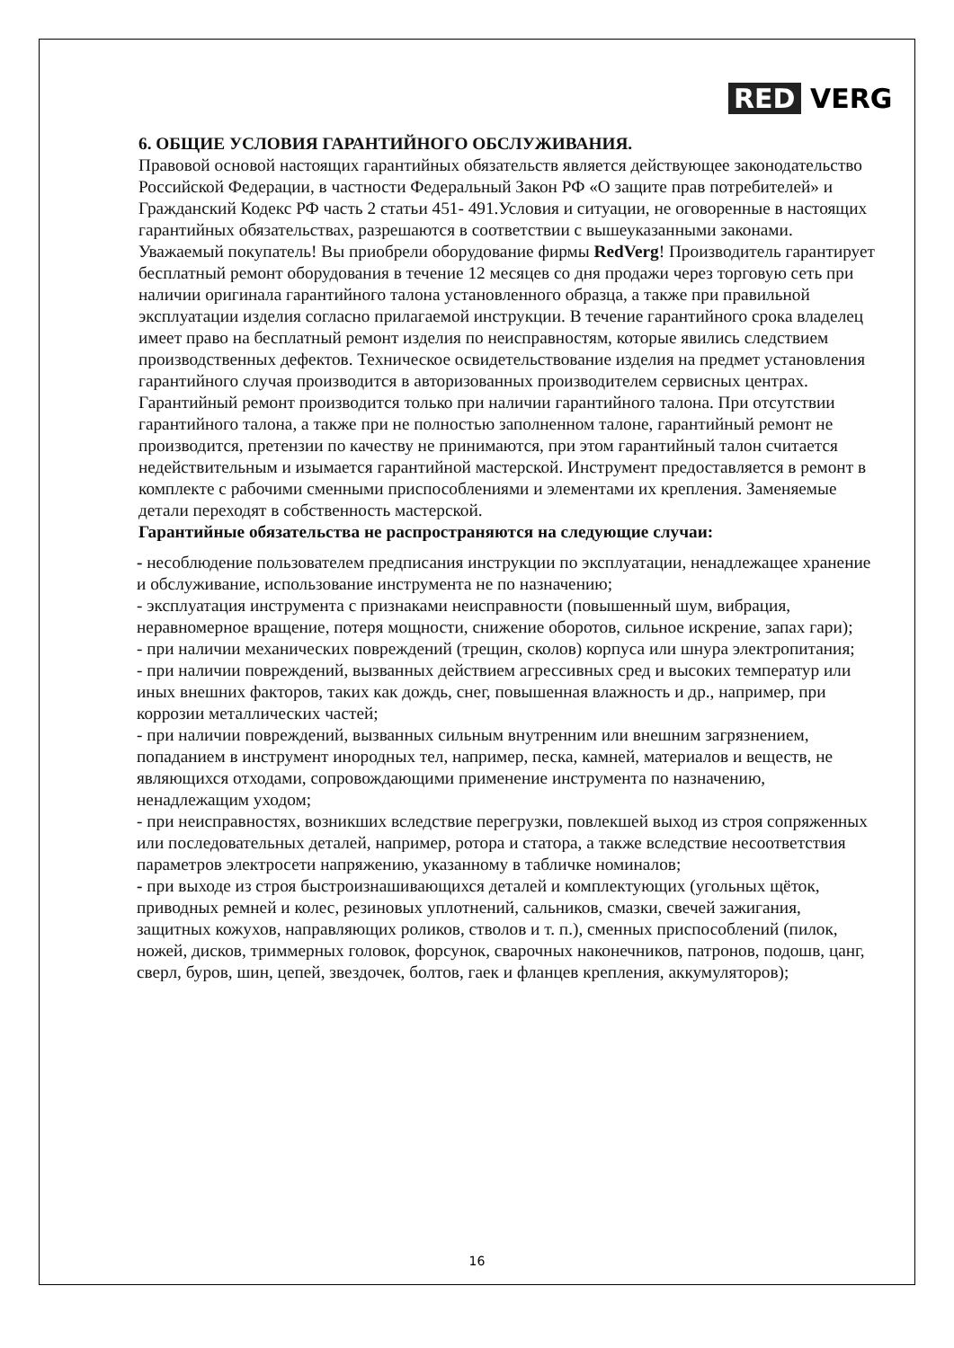RED VERG
6. ОБЩИЕ УСЛОВИЯ ГАРАНТИЙНОГО ОБСЛУЖИВАНИЯ.
Правовой основой настоящих гарантийных обязательств является действующее законодательство Российской Федерации, в частности Федеральный Закон РФ «О защите прав потребителей» и Гражданский Кодекс РФ часть 2 статьи 451- 491.Условия и ситуации, не оговоренные в настоящих гарантийных обязательствах, разрешаются в соответствии с вышеуказанными законами. Уважаемый покупатель! Вы приобрели оборудование фирмы RedVerg! Производитель гарантирует бесплатный ремонт оборудования в течение 12 месяцев со дня продажи через торговую сеть при наличии оригинала гарантийного талона установленного образца, а также при правильной эксплуатации изделия согласно прилагаемой инструкции. В течение гарантийного срока владелец имеет право на бесплатный ремонт изделия по неисправностям, которые явились следствием производственных дефектов. Техническое освидетельствование изделия на предмет установления гарантийного случая производится в авторизованных производителем сервисных центрах.
Гарантийный ремонт производится только при наличии гарантийного талона. При отсутствии гарантийного талона, а также при не полностью заполненном талоне, гарантийный ремонт не производится, претензии по качеству не принимаются, при этом гарантийный талон считается недействительным и изымается гарантийной мастерской. Инструмент предоставляется в ремонт в комплекте с рабочими сменными приспособлениями и элементами их крепления. Заменяемые детали переходят в собственность мастерской.
Гарантийные обязательства не распространяются на следующие случаи:
- несоблюдение пользователем предписания инструкции по эксплуатации, ненадлежащее хранение и обслуживание, использование инструмента не по назначению;
- эксплуатация инструмента с признаками неисправности (повышенный шум, вибрация, неравномерное вращение, потеря мощности, снижение оборотов, сильное искрение, запах гари);
- при наличии механических повреждений (трещин, сколов) корпуса или шнура электропитания;
- при наличии повреждений, вызванных действием агрессивных сред и высоких температур или иных внешних факторов, таких как дождь, снег, повышенная влажность и др., например, при коррозии металлических частей;
- при наличии повреждений, вызванных сильным внутренним или внешним загрязнением, попаданием в инструмент инородных тел, например, песка, камней, материалов и веществ, не являющихся отходами, сопровождающими применение инструмента по назначению, ненадлежащим уходом;
- при неисправностях, возникших вследствие перегрузки, повлекшей выход из строя сопряженных или последовательных деталей, например, ротора и статора, а также вследствие несоответствия параметров электросети напряжению, указанному в табличке номиналов;
- при выходе из строя быстроизнашивающихся деталей и комплектующих (угольных щёток, приводных ремней и колес, резиновых уплотнений, сальников, смазки, свечей зажигания, защитных кожухов, направляющих роликов, стволов и т. п.), сменных приспособлений (пилок, ножей, дисков, триммерных головок, форсунок, сварочных наконечников, патронов, подошв, цанг, сверл, буров, шин, цепей, звездочек, болтов, гаек и фланцев крепления, аккумуляторов);
16